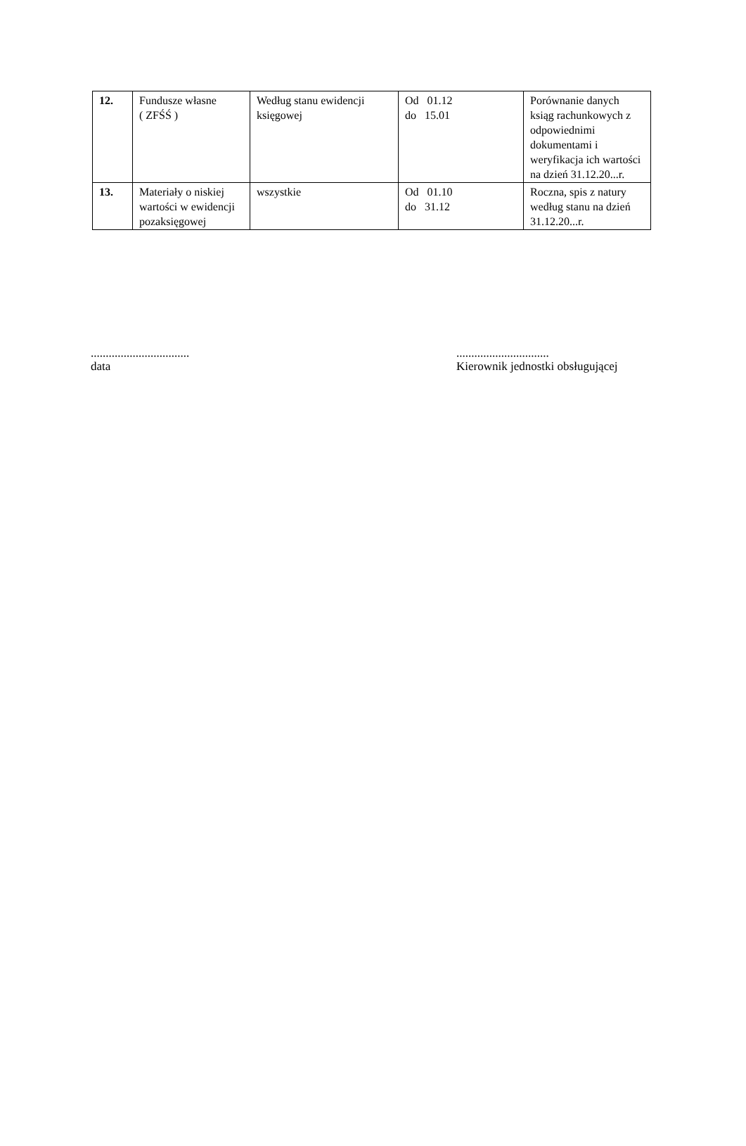| 12. | Fundusze własne ( ZFŚŚ ) | Według stanu ewidencji księgowej | Od 01.12 do 15.01 | Porównanie danych ksiąg rachunkowych z odpowiednimi dokumentami i weryfikacja ich wartości na dzień 31.12.20...r. |
| 13. | Materiały o niskiej wartości w ewidencji pozaksięgowej | wszystkie | Od 01.10 do 31.12 | Roczna, spis z natury według stanu na dzień 31.12.20...r. |
.................................
data
...............................
Kierownik jednostki obsługującej